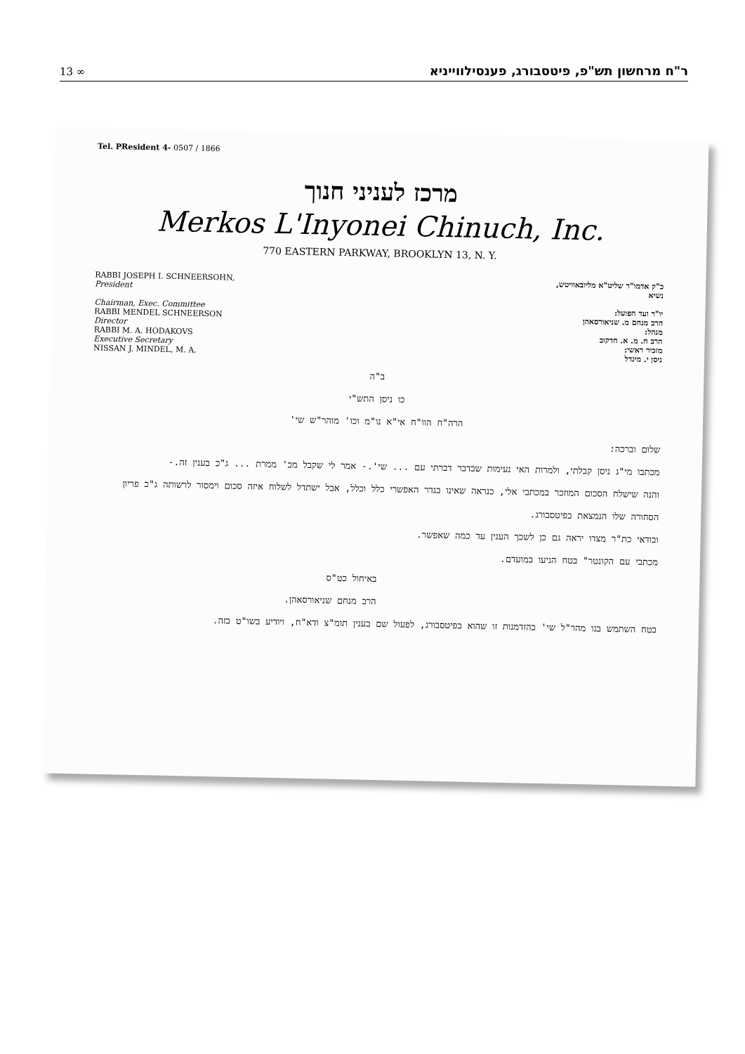13 ∞ ר"ח מרחשון תש"פ, פיטסבורג, פענסילווייניא
Tel. PResident 4- 0507 / 1866
מרכז לעניני חנוך
Merkos L'Inyonei Chinuch, Inc.
770 EASTERN PARKWAY, BROOKLYN 13, N. Y.
RABBI JOSEPH I. SCHNEERSOHN,
President
Chairman, Exec. Committee
RABBI MENDEL SCHNEERSON
Director
RABBI M. A. HODAKOVS
Executive Secretary
NISSAN J. MINDEL, M. A.
כ"ק אדמו"ר שליט"א מליובאוויטש,
נשיא
יו"ר ועד הפועל:
הרב מנחם מ. שניאורסאהן
מנהל:
הרב ח. מ. א. חדקוב
מזכיר ראשי:
ניסן י. מינדל
ב"ה
כו ניסן התש"י
הרה"ח הוו"ח אי"א נו"מ וכו' מוהר"ש שי'
שלום וברכה:
מכתבו מי"ג ניסן קבלתי, ולמרות האי נעימות שבדבר דברתי עם ... שי'.- אמר לי שקבל מכ' ממרת ... ג"כ בענין זה.-
והנה שישלח הסכום המוזכר במכתבי אלי, כנראה שאינו בגדר האפשרי כלל וכלל, אבל ישתדל לשלוח איזה סכום וימסור לרשותה ג"כ פריון הסחורה שלו הנמצאת בפיטסבורג.
ובודאי כת"ר מצדו יראה גם כן לשכך הענין עד כמה שאפשר.
מכתבי עם הקונטר" בטח הגיעו במועדם.
באיחול כט"ס
הרב מנחם שניאורסאהן.
בטח השתמש בנו מהר"ל שי' בהזדמנות זו שהוא בפיטסבורג, לפעול שם בענין תומ"צ ודא"ח, ויודיע בשו"ט בזה.